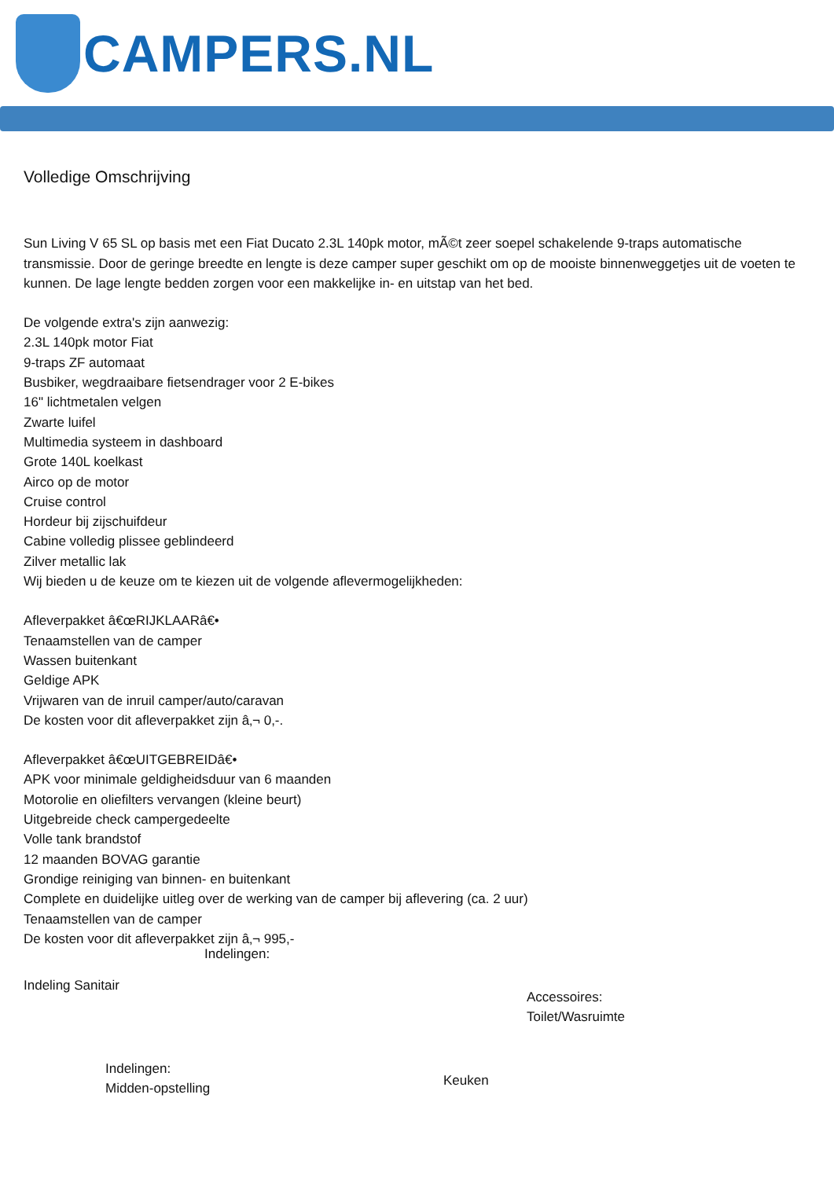CAMPERS.NL
Volledige Omschrijving
Sun Living V 65 SL op basis met een Fiat Ducato 2.3L 140pk motor, mÃ©t zeer soepel schakelende 9-traps automatische transmissie. Door de geringe breedte en lengte is deze camper super geschikt om op de mooiste binnenweggetjes uit de voeten te kunnen. De lage lengte bedden zorgen voor een makkelijke in- en uitstap van het bed.
De volgende extra's zijn aanwezig:
2.3L 140pk motor Fiat
9-traps ZF automaat
Busbiker, wegdraaibare fietsendrager voor 2 E-bikes
16" lichtmetalen velgen
Zwarte luifel
Multimedia systeem in dashboard
Grote 140L koelkast
Airco op de motor
Cruise control
Hordeur bij zijschuifdeur
Cabine volledig plissee geblindeerd
Zilver metallic lak
Wij bieden u de keuze om te kiezen uit de volgende aflevermogelijkheden:
Afleverpakket â€œRIJKLAARâ€•
Tenaamstellen van de camper
Wassen buitenkant
Geldige APK
Vrijwaren van de inruil camper/auto/caravan
De kosten voor dit afleverpakket zijn â‚¬ 0,-.
Afleverpakket â€œUITGEBREIDâ€•
APK voor minimale geldigheidsduur van 6 maanden
Motorolie en oliefilters vervangen (kleine beurt)
Uitgebreide check campergedeelte
Volle tank brandstof
12 maanden BOVAG garantie
Grondige reiniging van binnen- en buitenkant
Complete en duidelijke uitleg over de werking van de camper bij aflevering (ca. 2 uur)
Tenaamstellen van de camper
De kosten voor dit afleverpakket zijn â‚¬ 995,-
Indelingen:
Indeling Sanitair
Accessoires:
Toilet/Wasruimte
Indelingen:
Midden-opstelling
Keuken